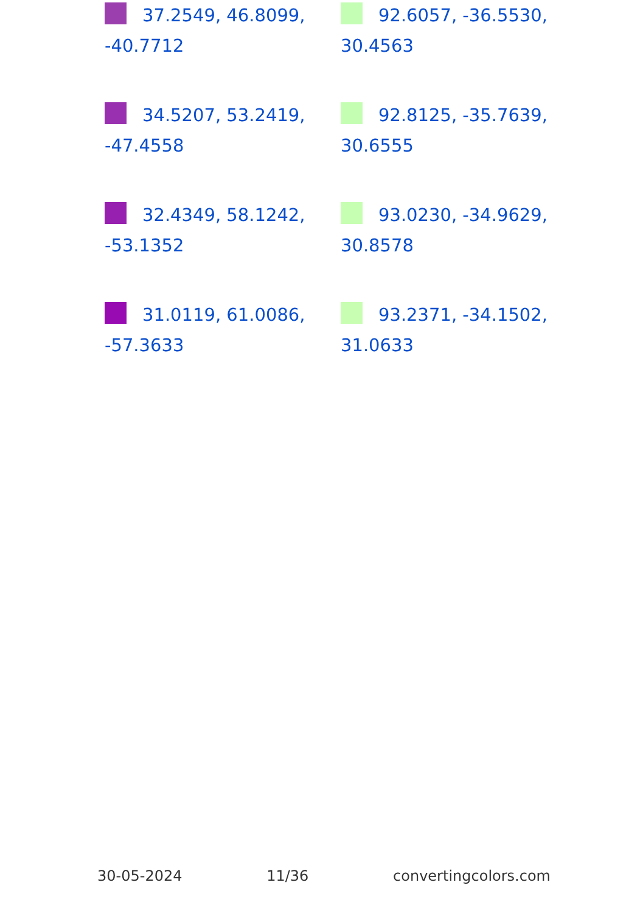37.2549, 46.8099,
-40.7712
92.6057, -36.5530,
30.4563
34.5207, 53.2419,
-47.4558
92.8125, -35.7639,
30.6555
32.4349, 58.1242,
-53.1352
93.0230, -34.9629,
30.8578
31.0119, 61.0086,
-57.3633
93.2371, -34.1502,
31.0633
30-05-2024 11/36 convertingcolors.com